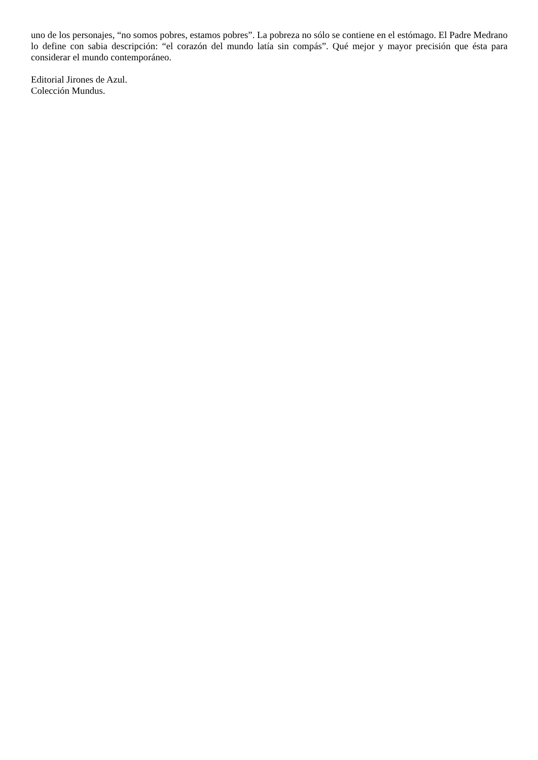uno de los personajes, “no somos pobres, estamos pobres”. La pobreza no sólo se contiene en el estómago. El Padre Medrano lo define con sabia descripción: “el corazón del mundo latía sin compás”. Qué mejor y mayor precisión que ésta para considerar el mundo contemporáneo.
Editorial Jirones de Azul.
Colección Mundus.